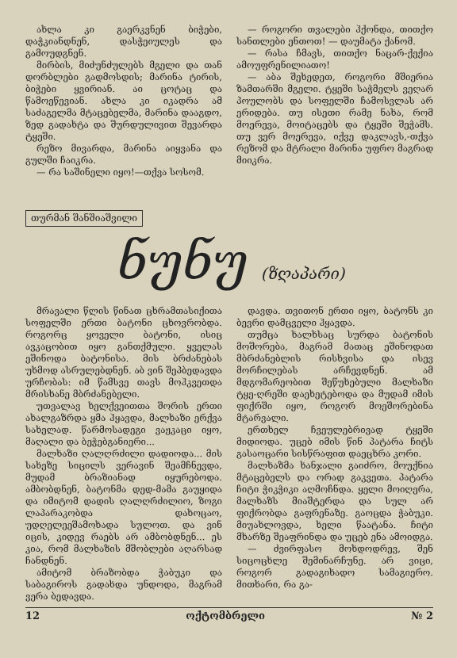ახლა კი გაერკვნენ ბიჭები, დაჭკიანდნენ, დასჭეიულეს და გამოუდგნენ.
მირბის, მიძუნძულებს მგელი და თან დორბლები გადმოსდის; მარინა ტირის, ბიჭები ყვირიან. აი ცოტაც და წამოეწევიან. ახლა კი იკადრა ამ საძაგელმა მტაცებელმა, მარინა დააგდო, ზედ გადახტა და შურდულივით შევარდა ტყეში.
რეზო მივარდა, მარინა აიყვანა და გულში ჩაიკრა.
— რა საშინელი იყო!—თქვა სოსომ.
— როგორი თვალები ჰქონდა, თითქო სანთლები ენთოთ! — დაუმატა ქანომ.
— რასა ჩმავს, თითქო ნაცარ-ქექია ამოუფრენილიათო!
— აბა შეხედეთ, როგორი მშიერია ზამთარში მგელი. ტყეში საჭმელს ვეღარ პოულობს და სოფელში ჩამოსვლას არ ერიდება. თუ ისეთი რამე ნახა, რომ მოერევა, მოიტაცებს და ტყეში შეჭამს. თუ ვერ მოერევა, იქვე დაკლავს,-თქვა რეზომ და მტრალი მარინა უფრო მაგრად მიიკრა.
თურმან შანშიაშვილი
ნუნუ (ზღაპარი)
მრავალი წლის წინათ ცხრამთასიქითა სოფელში ერთი ბატონი ცხოვრობდა. როგორც ყოველი ბატონი, ისიც ავკაცობით იყო განთქმული. ყველას ეშინოდა ბატონისა. მის ბრძანებას უხმოდ ასრულებდნენ. აბ ვინ შეპბედავდა ურჩობას: იმ წამსვე თავს მოჰკვეთდა მრისხანე მბრძანებელი.
უთვალავ ხელქვეითთა შორის ერთი ახალგაზრდა ყმა ჰყავდა, მალხაზი ერქვა სახელად. წარმოსადეგი ვაჟკაცი იყო, მაღალი და ბეჭებგანიერი...
მალხაზი ღალღრძილი დადიოდა... მის სახეზე სიცილს ვერავინ შეამჩნევდა, მუდამ ბრაზიანად იყურებოდა. ამბობდნენ, ბატონმა დედ-მამა გაუყიდა და იმიტომ დადის ღალღრძილიო, ზოგი ლაპარაკობდა დახოცაო, უდღელეეშამოხადა სულოთ. და ვინ იცის, კიდევ რაებს არ ამბობდნენ... ეს კია, რომ მალხაზის მშობლები აღარსად ჩანდნენ.
ამიტომ ბრაზობდა ჭაბუკი და საბაგიროს გადახდა უნდოდა, მაგრამ ვერა ბედავდა.
დავდა. თვითონ ერთი იყო, ბატონს კი ბევრი დამცველი ჰყავდა.
თუმცა ხალხსაც სურდა ბატონის მოშორება, მაგრამ მათაც ეშინოდათ მბრძანებლის რისხვისა და ისევ მორჩილებას არჩევდნენ. ამ მდგომარეობით შეწუხებული მალხაზი ტყე-ღრეში დაეხეტებოდა და მუდამ იმის ფიქრში იყო, როგორ მოეშორებინა მტარვალი.
ერთხელ ჩვეულებრივად ტყეში მიდიოდა. უცებ იმის წინ პატარა ჩიტს გასაოცარი სისწრაფით დაეცხრა კორი.
მალხაზმა ხანჯალი გაიძრო, მოუქნია მტაცებელს და ორად გაკვეთა. პატარა ჩიტი ჭიკჭიკი აღმოჩნდა. ყელი მოიღერა, მალხაზს მიაშტერდა და სულ არ ფიქრობდა გაფრენაზე. გაოცდა ჭაბუკი. მიუახლოვდა, ხელი წაატანა. ჩიტი მხარზე შეაფრინდა და უცებ ენა ამოიდგა.
— ძვირფასო მოხდოდრევ, შენ სიცოცხლე შემინარჩუნე. არ ვიცი, როგორ გადაგიხადო სამაგიერო. მითხარი, რა გა-
12 ოქტომბრელი № 2